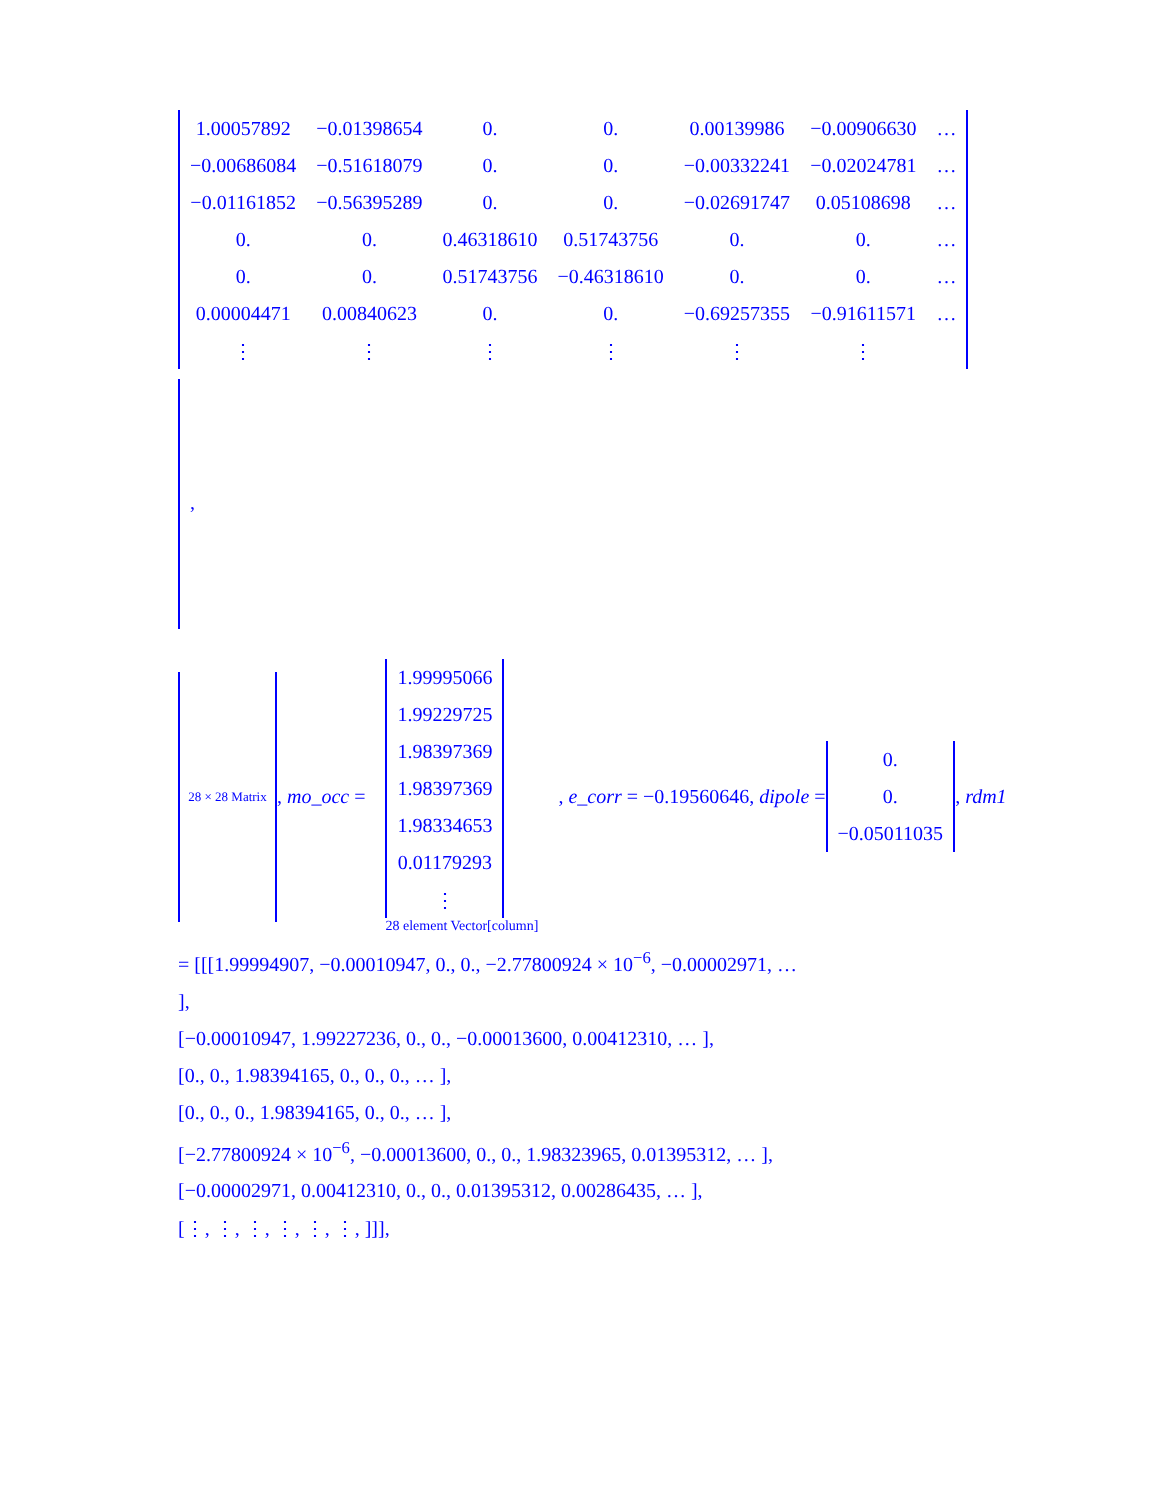| 1.00057892 | −0.01398654 | 0. | 0. | 0.00139986 | −0.00906630 | … |
| −0.00686084 | −0.51618079 | 0. | 0. | −0.00332241 | −0.02024781 | … |
| −0.01161852 | −0.56395289 | 0. | 0. | −0.02691747 | 0.05108698 | … |
| 0. | 0. | 0.46318610 | 0.51743756 | 0. | 0. | … |
| 0. | 0. | 0.51743756 | −0.46318610 | 0. | 0. | … |
| 0.00004471 | 0.00840623 | 0. | 0. | −0.69257355 | −0.91611571 | … |
| ⋮ | ⋮ | ⋮ | ⋮ | ⋮ | ⋮ | |
,
28 × 28 Matrix
, mo_occ =
| 1.99995066 |
| 1.99229725 |
| 1.98397369 |
| 1.98397369 |
| 1.98334653 |
| 0.01179293 |
| ⋮ |
28 element Vector[column]
, e_corr = −0.19560646, dipole =
| 0. |
| 0. |
| −0.05011035 |
, rdm1
= [[[1.99994907, −0.00010947, 0., 0., −2.77800924 × 10<sup>−6</sup>, −0.00002971, …
],
[−0.00010947, 1.99227236, 0., 0., −0.00013600, 0.00412310, … ],
[0., 0., 1.98394165, 0., 0., 0., … ],
[0., 0., 0., 1.98394165, 0., 0., … ],
[−2.77800924 × 10<sup>−6</sup>, −0.00013600, 0., 0., 1.98323965, 0.01395312, … ],
[−0.00002971, 0.00412310, 0., 0., 0.01395312, 0.00286435, … ],
[⋮, ⋮, ⋮, ⋮, ⋮, ⋮, ]]],